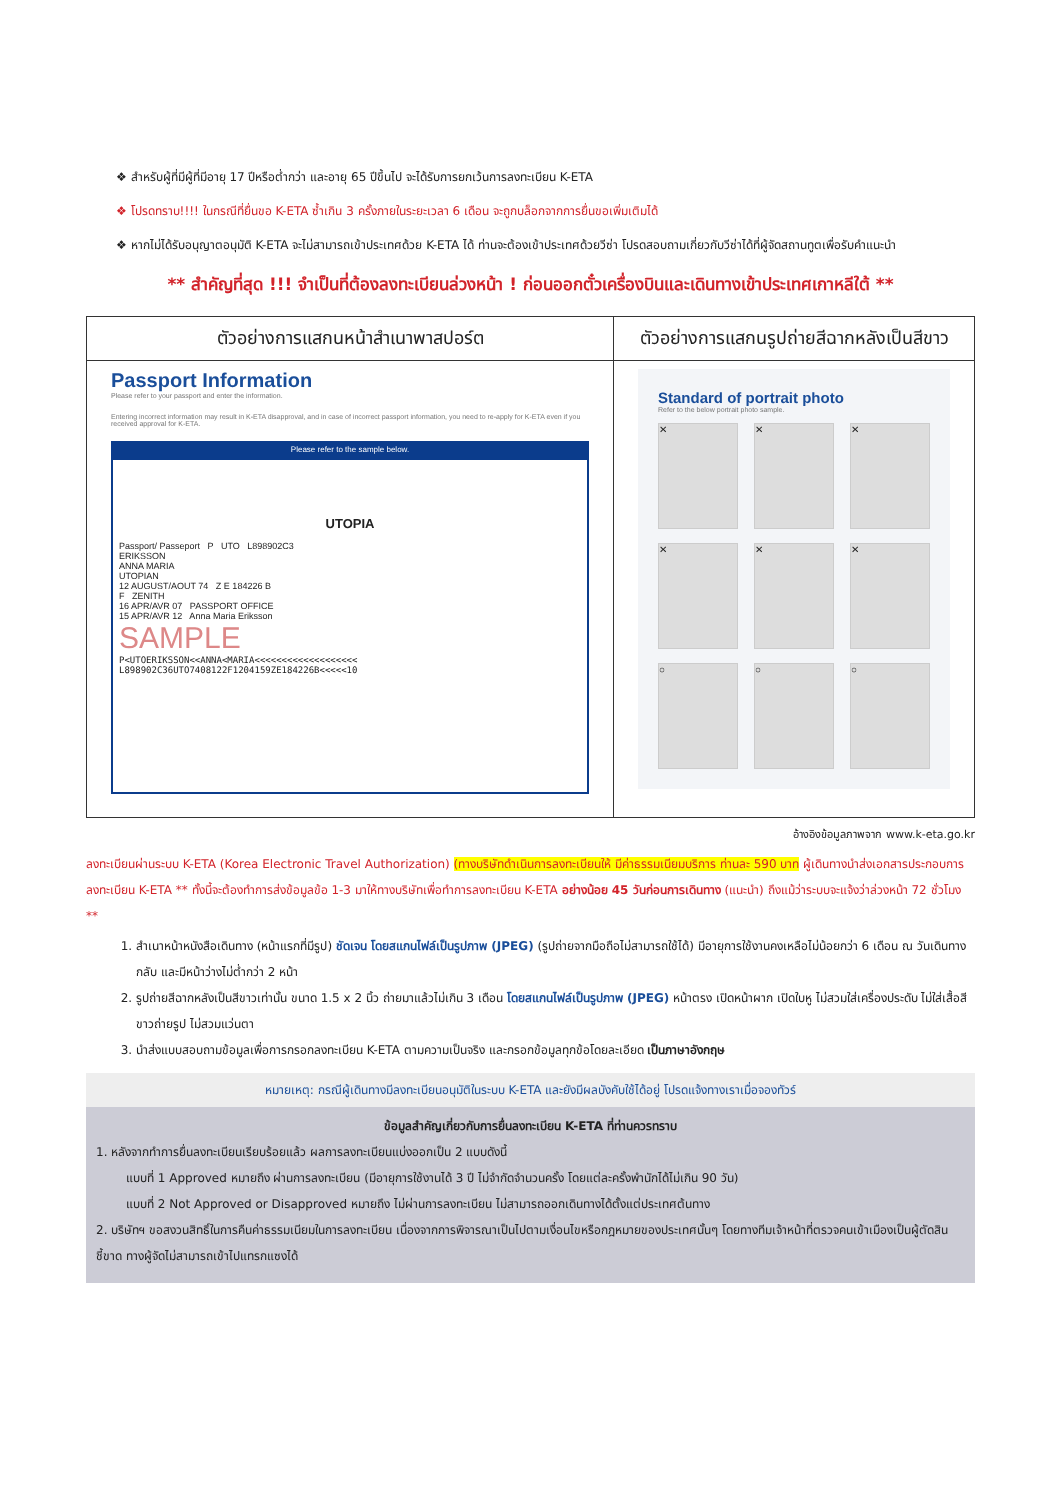❖ สำหรับผู้ที่มีผู้ที่มีอายุ 17 ปีหรือต่ำกว่า และอายุ 65 ปีขึ้นไป จะได้รับการยกเว้นการลงทะเบียน K-ETA
❖ โปรดทราบ!!!! ในกรณีที่ยื่นขอ K-ETA ซ้ำเกิน 3 ครั้งภายในระยะเวลา 6 เดือน จะถูกบล็อกจากการยื่นขอเพิ่มเติมได้
❖ หากไม่ได้รับอนุญาตอนุมัติ K-ETA จะไม่สามารถเข้าประเทศด้วย K-ETA ได้ ท่านจะต้องเข้าประเทศด้วยวีซ่า โปรดสอบถามเกี่ยวกับวีซ่าได้ที่ผู้จัดสถานทูตเพื่อรับคำแนะนำ
** สำคัญที่สุด !!! จำเป็นที่ต้องลงทะเบียนล่วงหน้า ! ก่อนออกตั๋วเครื่องบินและเดินทางเข้าประเทศเกาหลีใต้ **
| ตัวอย่างการแสกนหน้าสำเนาพาสปอร์ต | ตัวอย่างการแสกนรูปถ่ายสีฉากหลังเป็นสีขาว |
| --- | --- |
| Passport Information Please refer to your passport and enter the information. Entering incorrect information may result in K-ETA disapproval, and in case of incorrect passport information, you need to re-apply for K-ETA even if you received approval for K-ETA. Please refer to the sample below. UTOPIA Passport/ Passeport P UTO L898902C3 ERIKSSON ANNA MARIA UTOPIAN 12 AUGUST/AOUT 74 Z E 184226 B F ZENITH 16 APR/AVR 07 PASSPORT OFFICE 15 APR/AVR 12 Anna Maria Eriksson SAMPLE P<UTOERIKSSON<<ANNA<MARIA<<<<<<<<<<<<<<<<<<< L898902C36UTO7408122F1204159ZE184226B<<<<<10 | Standard of portrait photo Refer to the below portrait photo sample. ✕ ✕ ✕ ✕ ✕ ✕ ○ ○ ○ |
อ้างอิงข้อมูลภาพจาก www.k-eta.go.kr
ลงทะเบียนผ่านระบบ K-ETA (Korea Electronic Travel Authorization) (ทางบริษัทดำเนินการลงทะเบียนให้ มีค่าธรรมเนียมบริการ ท่านละ 590 บาท ผู้เดินทางนำส่งเอกสารประกอบการลงทะเบียน K-ETA ** ทั้งนี้จะต้องทำการส่งข้อมูลข้อ 1-3 มาให้ทางบริษัทเพื่อทำการลงทะเบียน K-ETA อย่างน้อย 45 วันก่อนการเดินทาง (แนะนำ) ถึงแม้ว่าระบบจะแจ้งว่าล่วงหน้า 72 ชั่วโมง **
1. สำเนาหน้าหนังสือเดินทาง (หน้าแรกที่มีรูป) ชัดเจน โดยสแกนไฟล์เป็นรูปภาพ (JPEG) (รูปถ่ายจากมือถือไม่สามารถใช้ได้) มีอายุการใช้งานคงเหลือไม่น้อยกว่า 6 เดือน ณ วันเดินทางกลับ และมีหน้าว่างไม่ต่ำกว่า 2 หน้า
2. รูปถ่ายสีฉากหลังเป็นสีขาวเท่านั้น ขนาด 1.5 x 2 นิ้ว ถ่ายมาแล้วไม่เกิน 3 เดือน โดยสแกนไฟล์เป็นรูปภาพ (JPEG) หน้าตรง เปิดหน้าผาก เปิดใบหู ไม่สวมใส่เครื่องประดับ ไม่ใส่เสื้อสีขาวถ่ายรูป ไม่สวมแว่นตา
3. นำส่งแบบสอบถามข้อมูลเพื่อการกรอกลงทะเบียน K-ETA ตามความเป็นจริง และกรอกข้อมูลทุกข้อโดยละเอียด เป็นภาษาอังกฤษ
หมายเหตุ: กรณีผู้เดินทางมีลงทะเบียนอนุมัติในระบบ K-ETA และยังมีผลบังคับใช้ได้อยู่ โปรดแจ้งทางเราเมื่อจองทัวร์
ข้อมูลสำคัญเกี่ยวกับการยื่นลงทะเบียน K-ETA ที่ท่านควรทราบ
1. หลังจากทำการยื่นลงทะเบียนเรียบร้อยแล้ว ผลการลงทะเบียนแบ่งออกเป็น 2 แบบดังนี้
แบบที่ 1 Approved หมายถึง ผ่านการลงทะเบียน (มีอายุการใช้งานได้ 3 ปี ไม่จำกัดจำนวนครั้ง โดยแต่ละครั้งพำนักได้ไม่เกิน 90 วัน)
แบบที่ 2 Not Approved or Disapproved หมายถึง ไม่ผ่านการลงทะเบียน ไม่สามารถออกเดินทางได้ตั้งแต่ประเทศต้นทาง
2. บริษัทฯ ขอสงวนสิทธิ์ในการคืนค่าธรรมเนียมในการลงทะเบียน เนื่องจากการพิจารณาเป็นไปตามเงื่อนไขหรือกฎหมายของประเทศนั้นๆ โดยทางทีมเจ้าหน้าที่ตรวจคนเข้าเมืองเป็นผู้ตัดสินชี้ขาด ทางผู้จัดไม่สามารถเข้าไปแทรกแซงได้